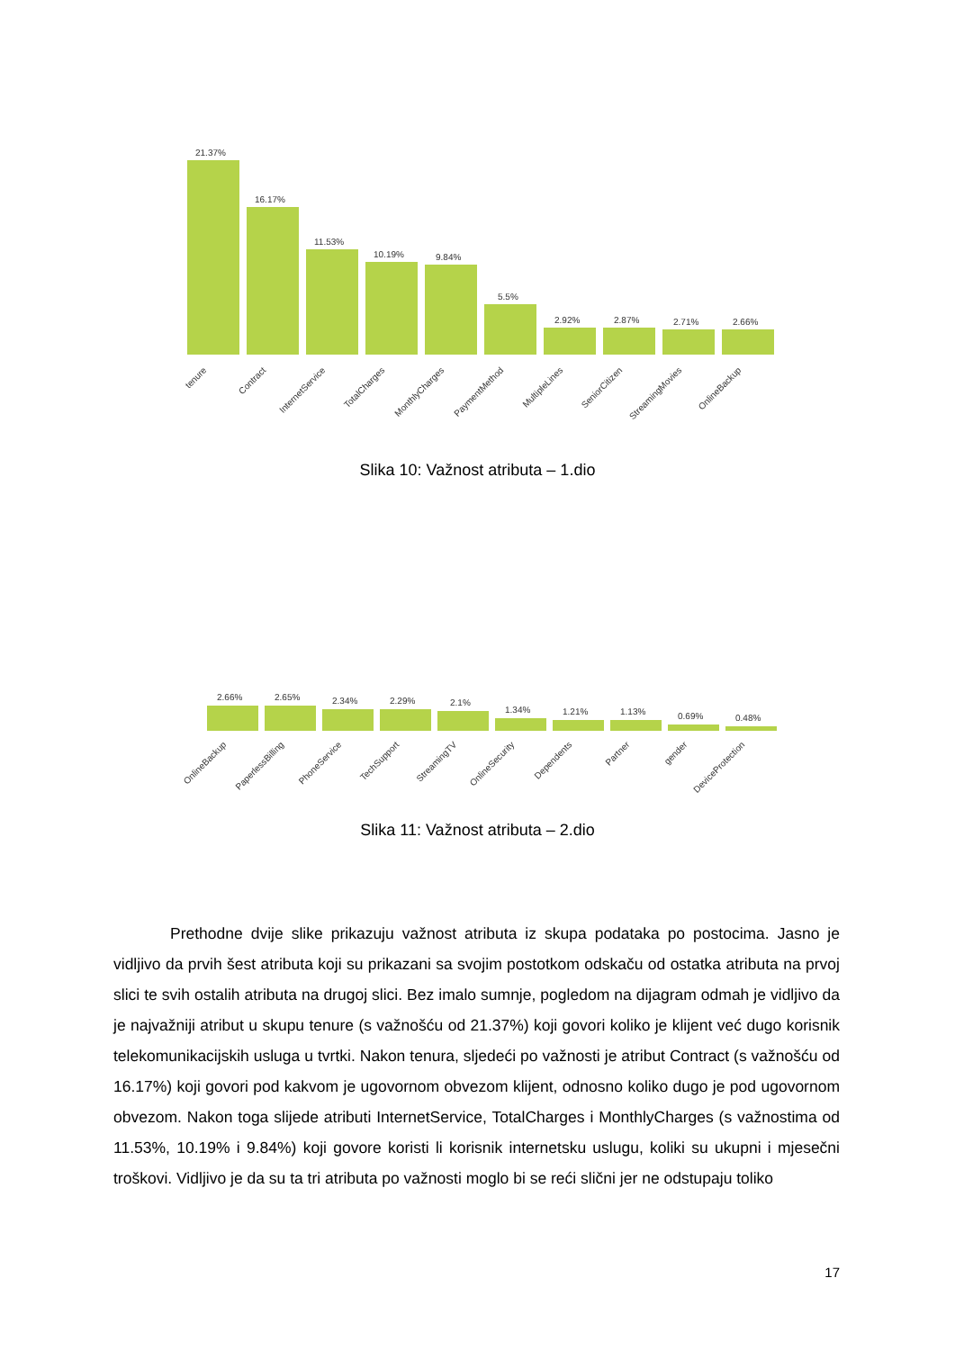21.37%
16.17%
11.53%
10.19%
9.84%
5.5%
2.92%
2.87%
2.71%
2.66%
tenure
Contract
InternetService
TotalCharges
MonthlyCharges
PaymentMethod
MultipleLines
SeniorCitizen
StreamingMovies
OnlineBackup
Slika 10: Važnost atributa – 1.dio
2.66%
2.65%
2.34%
2.29%
2.1%
1.34%
1.21%
1.13%
0.69%
0.48%
OnlineBackup
PaperlessBilling
PhoneService
TechSupport
StreamingTV
OnlineSecurity
Dependents
Partner
gender
DeviceProtection
Slika 11: Važnost atributa – 2.dio
Prethodne dvije slike prikazuju važnost atributa iz skupa podataka po postocima. Jasno je vidljivo da prvih šest atributa koji su prikazani sa svojim postotkom odskaču od ostatka atributa na prvoj slici te svih ostalih atributa na drugoj slici. Bez imalo sumnje, pogledom na dijagram odmah je vidljivo da je najvažniji atribut u skupu tenure (s važnošću od 21.37%) koji govori koliko je klijent već dugo korisnik telekomunikacijskih usluga u tvrtki. Nakon tenura, sljedeći po važnosti je atribut Contract (s važnošću od 16.17%) koji govori pod kakvom je ugovornom obvezom klijent, odnosno koliko dugo je pod ugovornom obvezom. Nakon toga slijede atributi InternetService, TotalCharges i MonthlyCharges (s važnostima od 11.53%, 10.19% i 9.84%) koji govore koristi li korisnik internetsku uslugu, koliki su ukupni i mjesečni troškovi. Vidljivo je da su ta tri atributa po važnosti moglo bi se reći slični jer ne odstupaju toliko
17